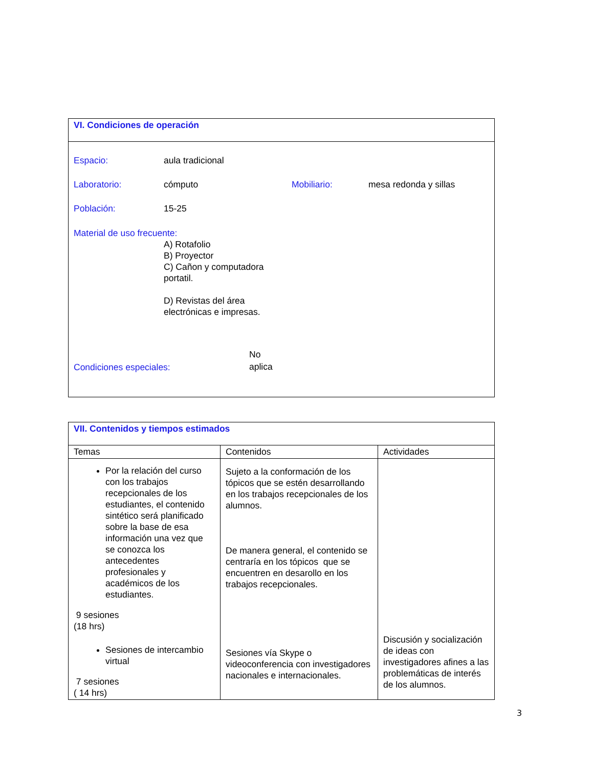| VI. Condiciones de operación |
| Espacio: aula tradicional Laboratorio: cómputo Mobiliario: mesa redonda y sillas Población: 15-25 Material de uso frecuente: A) Rotafolio B) Proyector C) Cañon y computadora portatil. D) Revistas del área electrónicas e impresas. Condiciones especiales: No aplica |
| VII. Contenidos y tiempos estimados | | |
| Temas | Contenidos | Actividades |
| Por la relación del curso con los trabajos recepcionales de los estudiantes, el contenido sintético será planificado sobre la base de esa información una vez que se conozca los antecedentes profesionales y académicos de los estudiantes. 9 sesiones (18 hrs) Sesiones de intercambio virtual 7 sesiones ( 14 hrs) | Sujeto a la conformación de los tópicos que se estén desarrollando en los trabajos recepcionales de los alumnos. De manera general, el contenido se centraría en los tópicos que se encuentren en desarollo en los trabajos recepcionales. Sesiones vía Skype o videoconferencia con investigadores nacionales e internacionales. | Discusión y socialización de ideas con investigadores afines a las problemáticas de interés de los alumnos. |
3